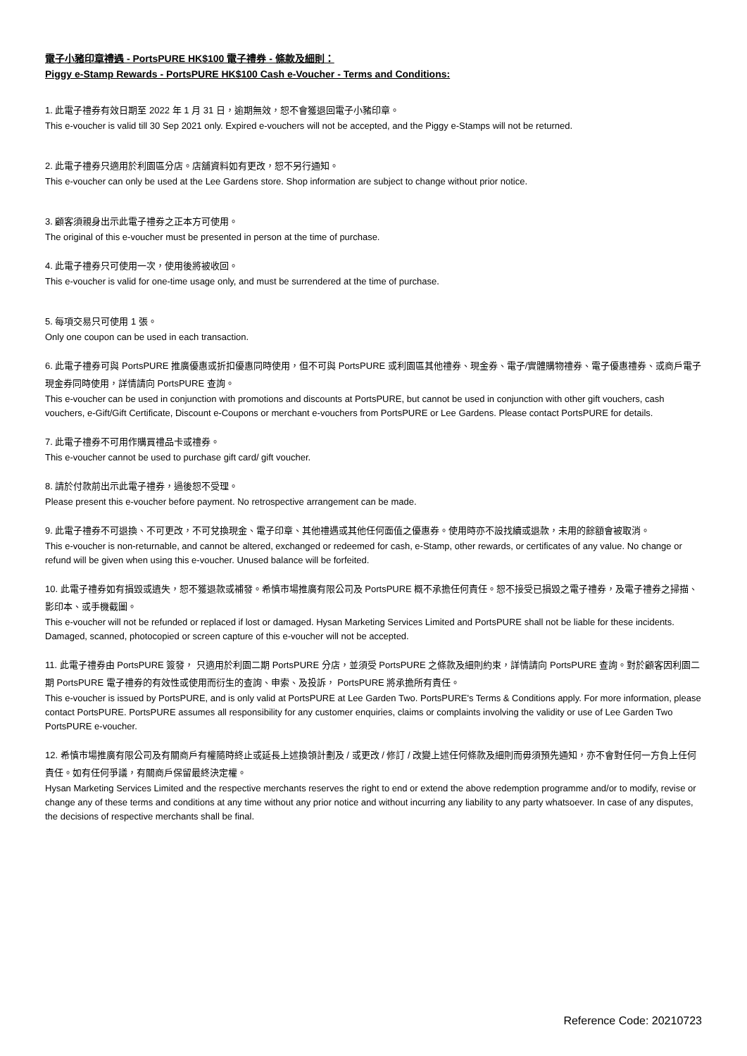電子小豬印章禮遇 - PortsPURE HK$100 電子禮券 - 條款及細則：
Piggy e-Stamp Rewards - PortsPURE HK$100 Cash e-Voucher - Terms and Conditions:
1. 此電子禮券有效日期至 2022 年 1 月 31 日，逾期無效，恕不會獲退回電子小豬印章。
This e-voucher is valid till 30 Sep 2021 only. Expired e-vouchers will not be accepted, and the Piggy e-Stamps will not be returned.
2. 此電子禮券只適用於利園區分店。店舖資料如有更改，恕不另行通知。
This e-voucher can only be used at the Lee Gardens store. Shop information are subject to change without prior notice.
3. 顧客須親身出示此電子禮券之正本方可使用。
The original of this e-voucher must be presented in person at the time of purchase.
4. 此電子禮券只可使用一次，使用後將被收回。
This e-voucher is valid for one-time usage only, and must be surrendered at the time of purchase.
5. 每項交易只可使用 1 張。
Only one coupon can be used in each transaction.
6. 此電子禮券可與 PortsPURE 推廣優惠或折扣優惠同時使用，但不可與 PortsPURE 或利園區其他禮券、現金券、電子/實體購物禮券、電子優惠禮券、或商戶電子現金券同時使用，詳情請向 PortsPURE 查詢。
This e-voucher can be used in conjunction with promotions and discounts at PortsPURE, but cannot be used in conjunction with other gift vouchers, cash vouchers, e-Gift/Gift Certificate, Discount e-Coupons or merchant e-vouchers from PortsPURE or Lee Gardens. Please contact PortsPURE for details.
7. 此電子禮券不可用作購買禮品卡或禮券。
This e-voucher cannot be used to purchase gift card/ gift voucher.
8. 請於付款前出示此電子禮券，過後恕不受理。
Please present this e-voucher before payment. No retrospective arrangement can be made.
9. 此電子禮券不可退換、不可更改，不可兌換現金、電子印章、其他禮遇或其他任何面值之優惠券。使用時亦不設找續或退款，未用的餘額會被取消。
This e-voucher is non-returnable, and cannot be altered, exchanged or redeemed for cash, e-Stamp, other rewards, or certificates of any value. No change or refund will be given when using this e-voucher. Unused balance will be forfeited.
10. 此電子禮券如有損毀或遺失，恕不獲退款或補發。希慎市場推廣有限公司及 PortsPURE 概不承擔任何責任。恕不接受已損毀之電子禮券，及電子禮券之掃描、影印本、或手機截圖。
This e-voucher will not be refunded or replaced if lost or damaged. Hysan Marketing Services Limited and PortsPURE shall not be liable for these incidents. Damaged, scanned, photocopied or screen capture of this e-voucher will not be accepted.
11. 此電子禮券由 PortsPURE 簽發， 只適用於利園二期 PortsPURE 分店，並須受 PortsPURE 之條款及細則約束，詳情請向 PortsPURE 查詢。對於顧客因利園二期 PortsPURE 電子禮券的有效性或使用而衍生的查詢、申索、及投訴， PortsPURE 將承擔所有責任。
This e-voucher is issued by PortsPURE, and is only valid at PortsPURE at Lee Garden Two. PortsPURE's Terms & Conditions apply. For more information, please contact PortsPURE. PortsPURE assumes all responsibility for any customer enquiries, claims or complaints involving the validity or use of Lee Garden Two PortsPURE e-voucher.
12. 希慎市場推廣有限公司及有關商戶有權隨時終止或延長上述換領計劃及 / 或更改 / 修訂 / 改變上述任何條款及細則而毋須預先通知，亦不會對任何一方負上任何責任。如有任何爭議，有關商戶保留最終決定權。
Hysan Marketing Services Limited and the respective merchants reserves the right to end or extend the above redemption programme and/or to modify, revise or change any of these terms and conditions at any time without any prior notice and without incurring any liability to any party whatsoever. In case of any disputes, the decisions of respective merchants shall be final.
Reference Code: 20210723